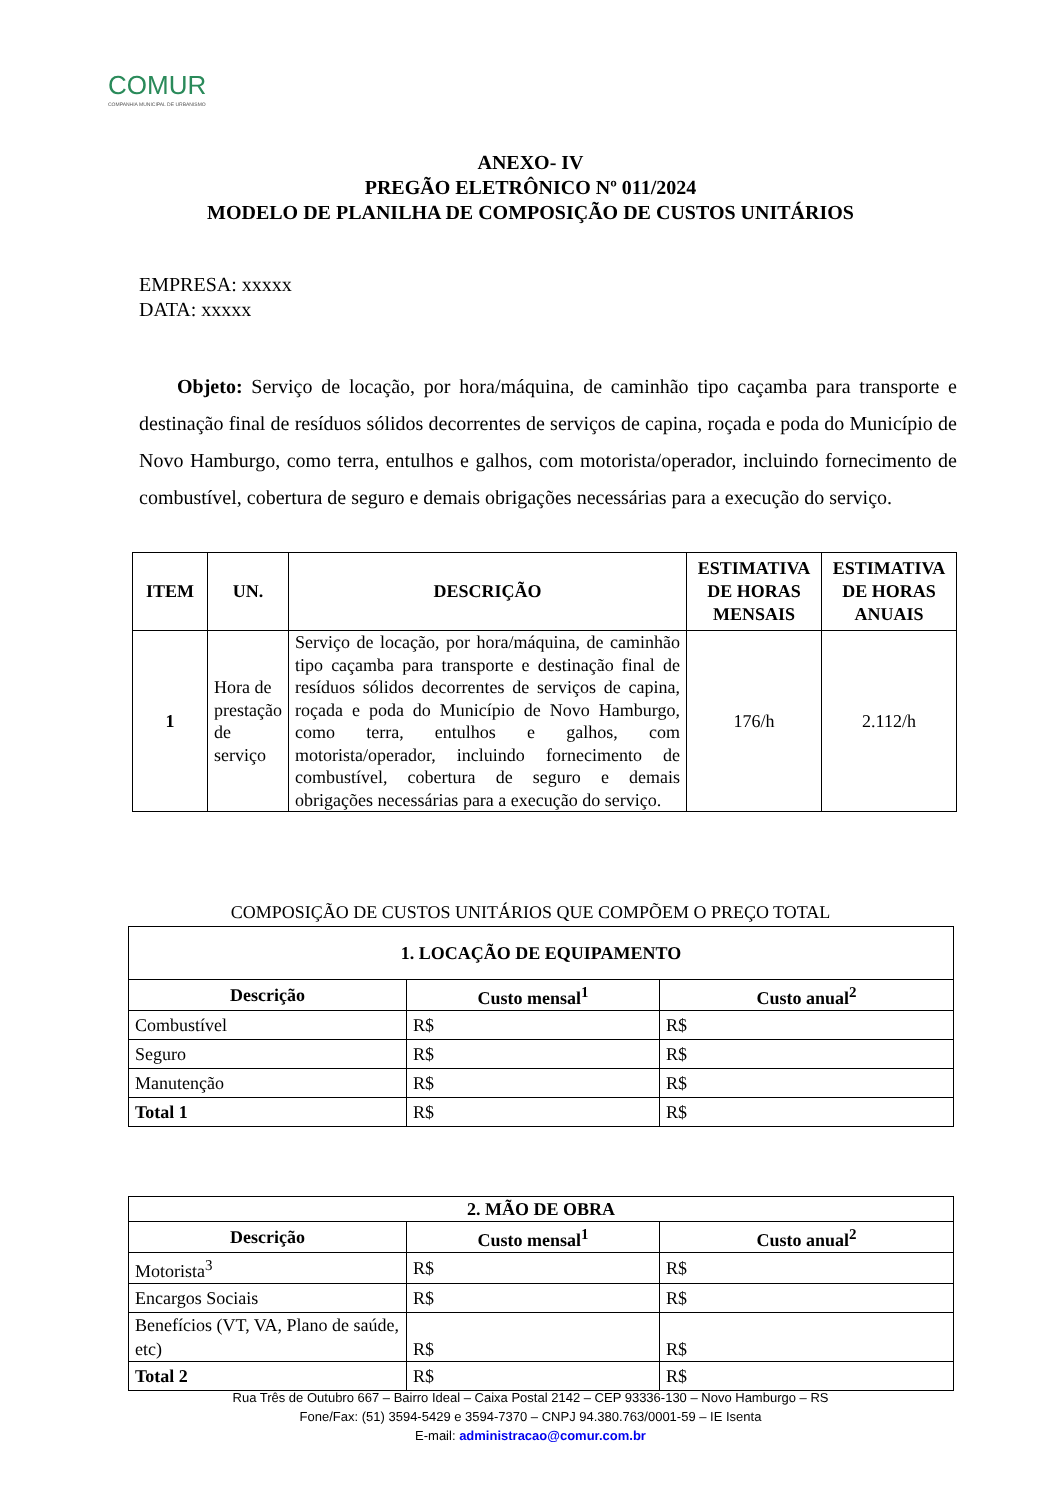COMUR
COMPANHIA MUNICIPAL DE URBANISMO
ANEXO- IV
PREGÃO ELETRÔNICO Nº 011/2024
MODELO DE PLANILHA DE COMPOSIÇÃO DE CUSTOS UNITÁRIOS
EMPRESA: xxxxx
DATA: xxxxx
Objeto: Serviço de locação, por hora/máquina, de caminhão tipo caçamba para transporte e destinação final de resíduos sólidos decorrentes de serviços de capina, roçada e poda do Município de Novo Hamburgo, como terra, entulhos e galhos, com motorista/operador, incluindo fornecimento de combustível, cobertura de seguro e demais obrigações necessárias para a execução do serviço.
| ITEM | UN. | DESCRIÇÃO | ESTIMATIVA DE HORAS MENSAIS | ESTIMATIVA DE HORAS ANUAIS |
| --- | --- | --- | --- | --- |
| 1 | Hora de prestação de serviço | Serviço de locação, por hora/máquina, de caminhão tipo caçamba para transporte e destinação final de resíduos sólidos decorrentes de serviços de capina, roçada e poda do Município de Novo Hamburgo, como terra, entulhos e galhos, com motorista/operador, incluindo fornecimento de combustível, cobertura de seguro e demais obrigações necessárias para a execução do serviço. | 176/h | 2.112/h |
COMPOSIÇÃO DE CUSTOS UNITÁRIOS QUE COMPÕEM O PREÇO TOTAL
| 1. LOCAÇÃO DE EQUIPAMENTO | | |
| --- | --- | --- |
| Descrição | Custo mensal<sup>1</sup> | Custo anual<sup>2</sup> |
| Combustível | R$ | R$ |
| Seguro | R$ | R$ |
| Manutenção | R$ | R$ |
| Total 1 | R$ | R$ |
| 2. MÃO DE OBRA | | |
| --- | --- | --- |
| Descrição | Custo mensal<sup>1</sup> | Custo anual<sup>2</sup> |
| Motorista<sup>3</sup> | R$ | R$ |
| Encargos Sociais | R$ | R$ |
| Benefícios (VT, VA, Plano de saúde, etc) | R$ | R$ |
| Total 2 | R$ | R$ |
Rua Três de Outubro 667 – Bairro Ideal – Caixa Postal 2142 – CEP 93336-130 – Novo Hamburgo – RS
Fone/Fax: (51) 3594-5429 e 3594-7370 – CNPJ 94.380.763/0001-59 – IE Isenta
E-mail: administracao@comur.com.br